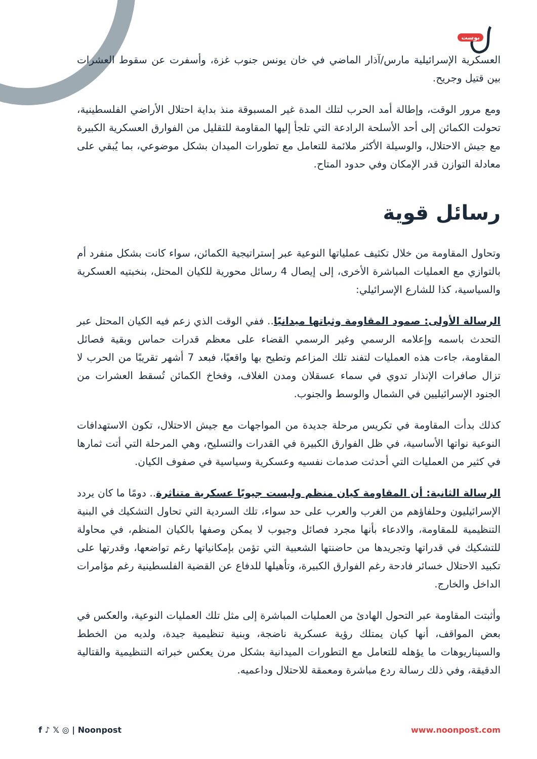بوست
العسكرية الإسرائيلية مارس/آذار الماضي في خان يونس جنوب غزة، وأسفرت عن سقوط العشرات بين قتيل وجريح.
ومع مرور الوقت، وإطالة أمد الحرب لتلك المدة غير المسبوقة منذ بداية احتلال الأراضي الفلسطينية، تحولت الكمائن إلى أحد الأسلحة الرادعة التي تلجأ إليها المقاومة للتقليل من الفوارق العسكرية الكبيرة مع جيش الاحتلال، والوسيلة الأكثر ملائمة للتعامل مع تطورات الميدان بشكل موضوعي، بما يُبقي على معادلة التوازن قدر الإمكان وفي حدود المتاح.
رسائل قوية
وتحاول المقاومة من خلال تكثيف عملياتها النوعية عبر إستراتيجية الكمائن، سواء كانت بشكل منفرد أم بالتوازي مع العمليات المباشرة الأخرى، إلى إيصال 4 رسائل محورية للكيان المحتل، بنخبتيه العسكرية والسياسية، كذا للشارع الإسرائيلي:
الرسالة الأولى: صمود المقاومة وثباتها ميدانيًا.. ففي الوقت الذي زعم فيه الكيان المحتل عبر التحدث باسمه وإعلامه الرسمي وغير الرسمي القضاء على معظم قدرات حماس وبقية فصائل المقاومة، جاءت هذه العمليات لتفند تلك المزاعم وتطيح بها واقعيًا، فبعد 7 أشهر تقريبًا من الحرب لا تزال صافرات الإنذار تدوي في سماء عسقلان ومدن الغلاف، وفخاخ الكمائن تُسقط العشرات من الجنود الإسرائيليين في الشمال والوسط والجنوب.
كذلك بدأت المقاومة في تكريس مرحلة جديدة من المواجهات مع جيش الاحتلال، تكون الاستهدافات النوعية نواتها الأساسية، في ظل الفوارق الكبيرة في القدرات والتسليح، وهي المرحلة التي أتت ثمارها في كثير من العمليات التي أحدثت صدمات نفسيه وعسكرية وسياسية في صفوف الكيان.
الرسالة الثانية: أن المقاومة كيان منظم وليست جيوبًا عسكرية متناثرة.. دومًا ما كان يردد الإسرائيليون وحلفاؤهم من الغرب والعرب على حد سواء، تلك السردية التي تحاول التشكيك في البنية التنظيمية للمقاومة، والادعاء بأنها مجرد فصائل وجيوب لا يمكن وصفها بالكيان المنظم، في محاولة للتشكيك في قدراتها وتجريدها من حاضنتها الشعبية التي تؤمن بإمكانياتها رغم تواضعها، وقدرتها على تكبيد الاحتلال خسائر فادحة رغم الفوارق الكبيرة، وتأهيلها للدفاع عن القضية الفلسطينية رغم مؤامرات الداخل والخارج.
وأثبتت المقاومة عبر التحول الهادئ من العمليات المباشرة إلى مثل تلك العمليات النوعية، والعكس في بعض المواقف، أنها كيان يمتلك رؤية عسكرية ناضجة، وبنية تنظيمية جيدة، ولديه من الخطط والسيناريوهات ما يؤهله للتعامل مع التطورات الميدانية بشكل مرن يعكس خبراته التنظيمية والقتالية الدقيقة، وفي ذلك رسالة ردع مباشرة ومعمقة للاحتلال وداعميه.
f ♪ 𝕏 ◎ | Noonpost www.noonpost.com